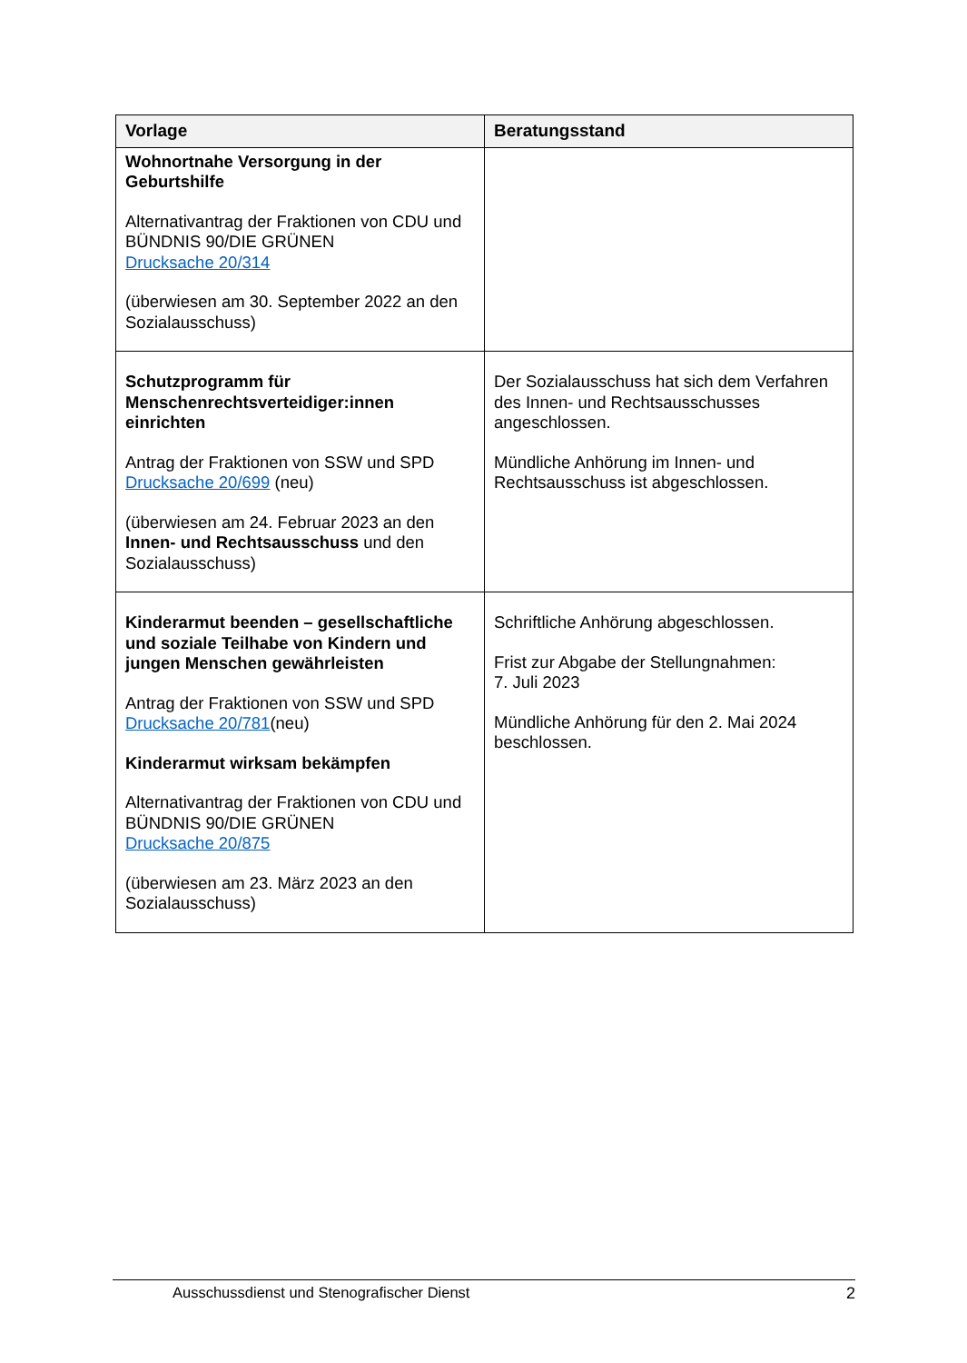| Vorlage | Beratungsstand |
| --- | --- |
| Wohnortnahe Versorgung in der Geburtshilfe Alternativantrag der Fraktionen von CDU und BÜNDNIS 90/DIE GRÜNEN Drucksache 20/314 (überwiesen am 30. September 2022 an den Sozialausschuss) | |
| Schutzprogramm für Menschenrechtsverteidiger:innen einrichten Antrag der Fraktionen von SSW und SPD Drucksache 20/699 (neu) (überwiesen am 24. Februar 2023 an den Innen- und Rechtsausschuss und den Sozialausschuss) | Der Sozialausschuss hat sich dem Verfahren des Innen- und Rechtsausschusses angeschlossen. Mündliche Anhörung im Innen- und Rechtsausschuss ist abgeschlossen. |
| Kinderarmut beenden – gesellschaftliche und soziale Teilhabe von Kindern und jungen Menschen gewährleisten Antrag der Fraktionen von SSW und SPD Drucksache 20/781 (neu) Kinderarmut wirksam bekämpfen Alternativantrag der Fraktionen von CDU und BÜNDNIS 90/DIE GRÜNEN Drucksache 20/875 (überwiesen am 23. März 2023 an den Sozialausschuss) | Schriftliche Anhörung abgeschlossen. Frist zur Abgabe der Stellungnahmen: 7. Juli 2023 Mündliche Anhörung für den 2. Mai 2024 beschlossen. |
Ausschussdienst und Stenografischer Dienst 2